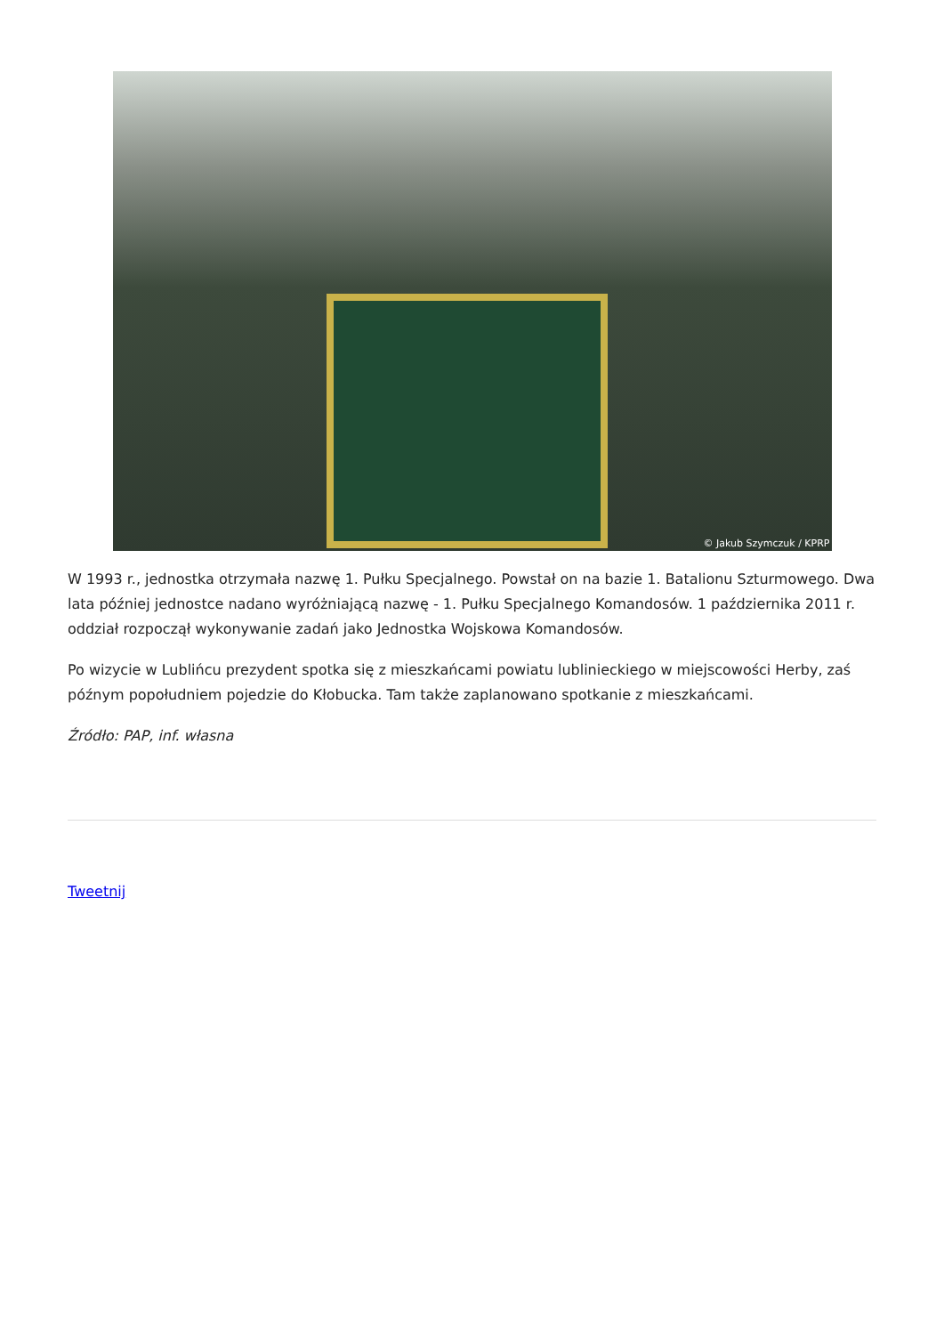© Jakub Szymczuk / KPRP
W 1993 r., jednostka otrzymała nazwę 1. Pułku Specjalnego. Powstał on na bazie 1. Batalionu Szturmowego. Dwa lata później jednostce nadano wyróżniającą nazwę - 1. Pułku Specjalnego Komandosów. 1 października 2011 r. oddział rozpoczął wykonywanie zadań jako Jednostka Wojskowa Komandosów.
Po wizycie w Lublińcu prezydent spotka się z mieszkańcami powiatu lublinieckiego w miejscowości Herby, zaś późnym popołudniem pojedzie do Kłobucka. Tam także zaplanowano spotkanie z mieszkańcami.
Źródło: PAP, inf. własna
Tweetnij